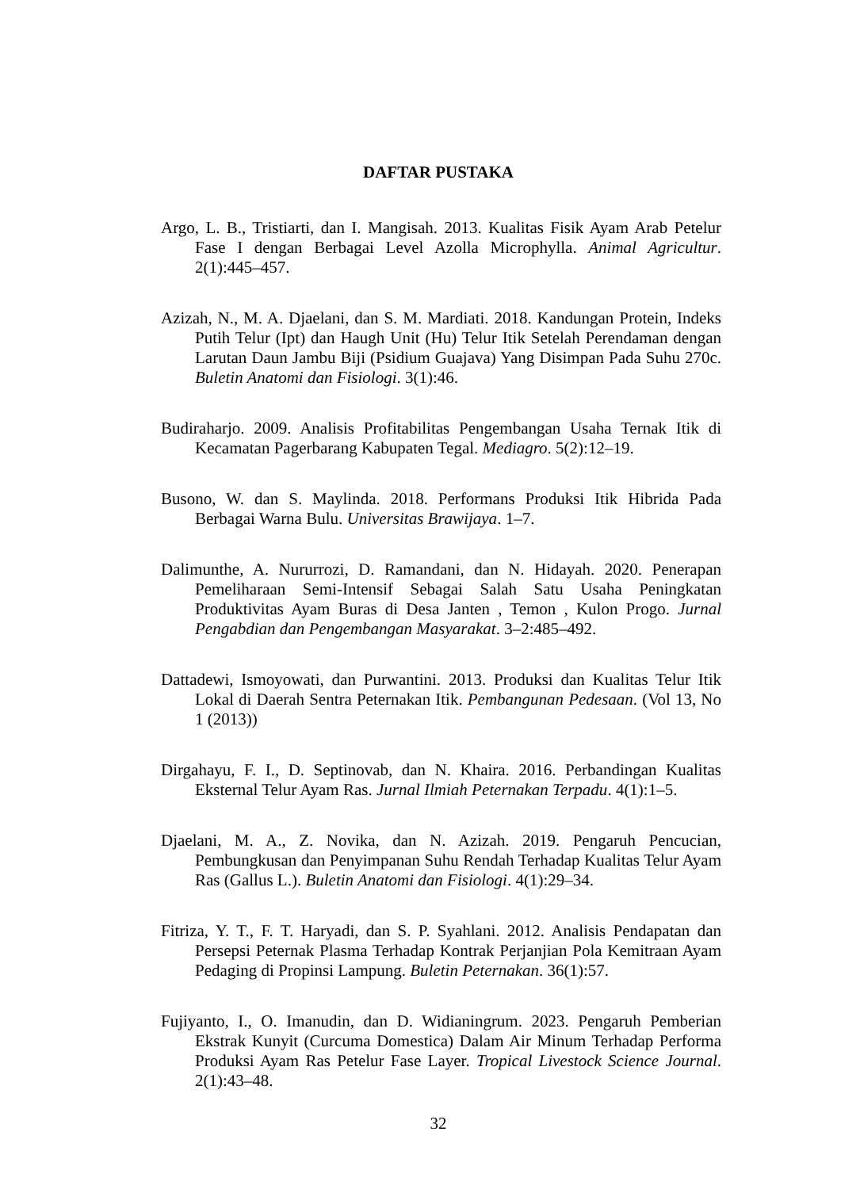DAFTAR PUSTAKA
Argo, L. B., Tristiarti, dan I. Mangisah. 2013. Kualitas Fisik Ayam Arab Petelur Fase I dengan Berbagai Level Azolla Microphylla. Animal Agricultur. 2(1):445–457.
Azizah, N., M. A. Djaelani, dan S. M. Mardiati. 2018. Kandungan Protein, Indeks Putih Telur (Ipt) dan Haugh Unit (Hu) Telur Itik Setelah Perendaman dengan Larutan Daun Jambu Biji (Psidium Guajava) Yang Disimpan Pada Suhu 270c. Buletin Anatomi dan Fisiologi. 3(1):46.
Budiraharjo. 2009. Analisis Profitabilitas Pengembangan Usaha Ternak Itik di Kecamatan Pagerbarang Kabupaten Tegal. Mediagro. 5(2):12–19.
Busono, W. dan S. Maylinda. 2018. Performans Produksi Itik Hibrida Pada Berbagai Warna Bulu. Universitas Brawijaya. 1–7.
Dalimunthe, A. Nururrozi, D. Ramandani, dan N. Hidayah. 2020. Penerapan Pemeliharaan Semi-Intensif Sebagai Salah Satu Usaha Peningkatan Produktivitas Ayam Buras di Desa Janten , Temon , Kulon Progo. Jurnal Pengabdian dan Pengembangan Masyarakat. 3–2:485–492.
Dattadewi, Ismoyowati, dan Purwantini. 2013. Produksi dan Kualitas Telur Itik Lokal di Daerah Sentra Peternakan Itik. Pembangunan Pedesaan. (Vol 13, No 1 (2013))
Dirgahayu, F. I., D. Septinovab, dan N. Khaira. 2016. Perbandingan Kualitas Eksternal Telur Ayam Ras. Jurnal Ilmiah Peternakan Terpadu. 4(1):1–5.
Djaelani, M. A., Z. Novika, dan N. Azizah. 2019. Pengaruh Pencucian, Pembungkusan dan Penyimpanan Suhu Rendah Terhadap Kualitas Telur Ayam Ras (Gallus L.). Buletin Anatomi dan Fisiologi. 4(1):29–34.
Fitriza, Y. T., F. T. Haryadi, dan S. P. Syahlani. 2012. Analisis Pendapatan dan Persepsi Peternak Plasma Terhadap Kontrak Perjanjian Pola Kemitraan Ayam Pedaging di Propinsi Lampung. Buletin Peternakan. 36(1):57.
Fujiyanto, I., O. Imanudin, dan D. Widianingrum. 2023. Pengaruh Pemberian Ekstrak Kunyit (Curcuma Domestica) Dalam Air Minum Terhadap Performa Produksi Ayam Ras Petelur Fase Layer. Tropical Livestock Science Journal. 2(1):43–48.
32